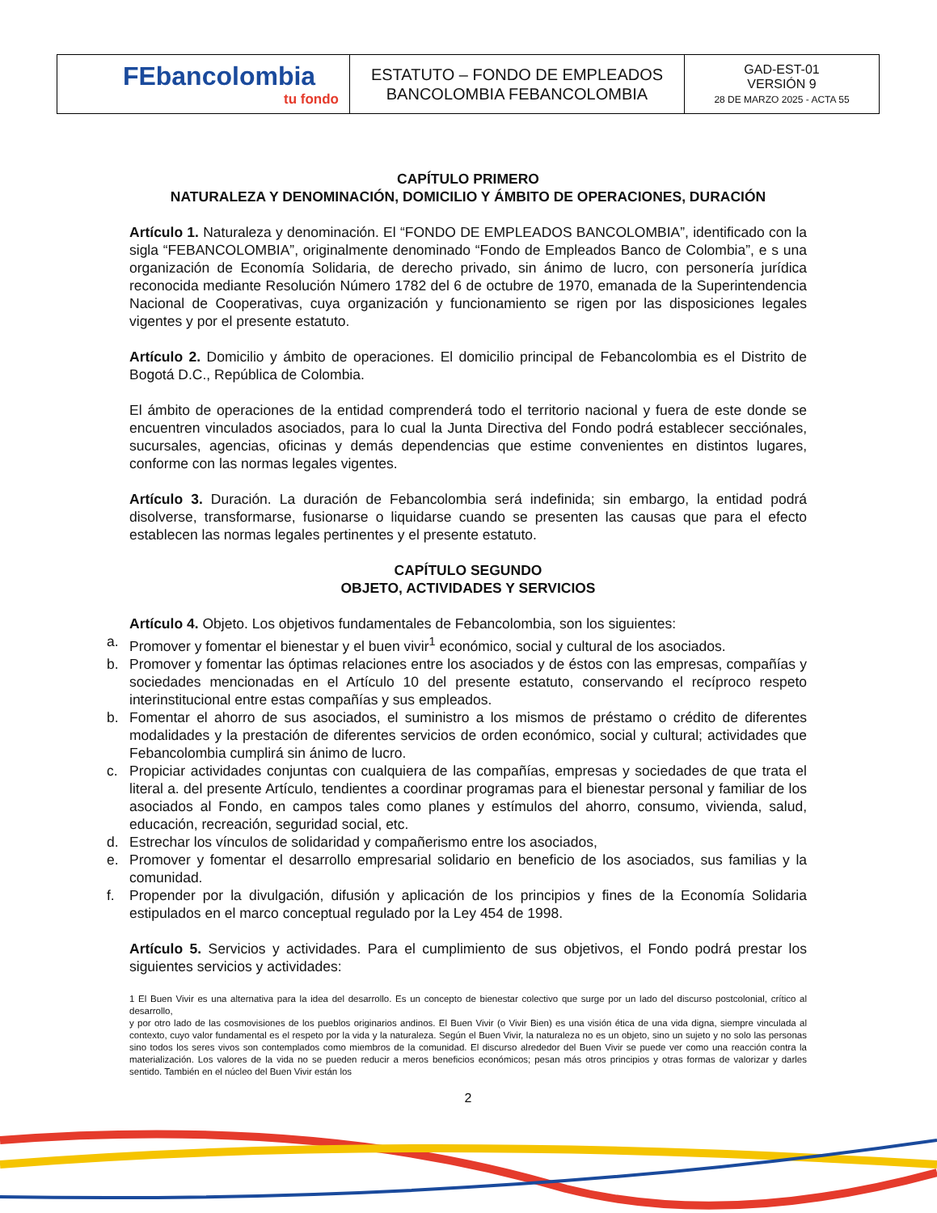| FEbancolombia tu fondo | ESTATUTO – FONDO DE EMPLEADOS BANCOLOMBIA FEBANCOLOMBIA | GAD-EST-01 VERSIÓN 9 28 DE MARZO 2025 - ACTA 55 |
CAPÍTULO PRIMERO
NATURALEZA Y DENOMINACIÓN, DOMICILIO Y ÁMBITO DE OPERACIONES, DURACIÓN
Artículo 1. Naturaleza y denominación. El “FONDO DE EMPLEADOS BANCOLOMBIA”, identificado con la sigla “FEBANCOLOMBIA”, originalmente denominado “Fondo de Empleados Banco de Colombia”, e s una organización de Economía Solidaria, de derecho privado, sin ánimo de lucro, con personería jurídica reconocida mediante Resolución Número 1782 del 6 de octubre de 1970, emanada de la Superintendencia Nacional de Cooperativas, cuya organización y funcionamiento se rigen por las disposiciones legales vigentes y por el presente estatuto.
Artículo 2. Domicilio y ámbito de operaciones. El domicilio principal de Febancolombia es el Distrito de Bogotá D.C., República de Colombia.
El ámbito de operaciones de la entidad comprenderá todo el territorio nacional y fuera de este donde se encuentren vinculados asociados, para lo cual la Junta Directiva del Fondo podrá establecer secciónales, sucursales, agencias, oficinas y demás dependencias que estime convenientes en distintos lugares, conforme con las normas legales vigentes.
Artículo 3. Duración. La duración de Febancolombia será indefinida; sin embargo, la entidad podrá disolverse, transformarse, fusionarse o liquidarse cuando se presenten las causas que para el efecto establecen las normas legales pertinentes y el presente estatuto.
CAPÍTULO SEGUNDO
OBJETO, ACTIVIDADES Y SERVICIOS
Artículo 4. Objeto. Los objetivos fundamentales de Febancolombia, son los siguientes:
a. Promover y fomentar el bienestar y el buen vivir<sup>1</sup> económico, social y cultural de los asociados.
b. Promover y fomentar las óptimas relaciones entre los asociados y de éstos con las empresas, compañías y sociedades mencionadas en el Artículo 10 del presente estatuto, conservando el recíproco respeto interinstitucional entre estas compañías y sus empleados.
b. Fomentar el ahorro de sus asociados, el suministro a los mismos de préstamo o crédito de diferentes modalidades y la prestación de diferentes servicios de orden económico, social y cultural; actividades que Febancolombia cumplirá sin ánimo de lucro.
c. Propiciar actividades conjuntas con cualquiera de las compañías, empresas y sociedades de que trata el literal a. del presente Artículo, tendientes a coordinar programas para el bienestar personal y familiar de los asociados al Fondo, en campos tales como planes y estímulos del ahorro, consumo, vivienda, salud, educación, recreación, seguridad social, etc.
d. Estrechar los vínculos de solidaridad y compañerismo entre los asociados,
e. Promover y fomentar el desarrollo empresarial solidario en beneficio de los asociados, sus familias y la comunidad.
f. Propender por la divulgación, difusión y aplicación de los principios y fines de la Economía Solidaria estipulados en el marco conceptual regulado por la Ley 454 de 1998.
Artículo 5. Servicios y actividades. Para el cumplimiento de sus objetivos, el Fondo podrá prestar los siguientes servicios y actividades:
1 El Buen Vivir es una alternativa para la idea del desarrollo. Es un concepto de bienestar colectivo que surge por un lado del discurso postcolonial, crítico al desarrollo,
y por otro lado de las cosmovisiones de los pueblos originarios andinos. El Buen Vivir (o Vivir Bien) es una visión ética de una vida digna, siempre vinculada al contexto, cuyo valor fundamental es el respeto por la vida y la naturaleza. Según el Buen Vivir, la naturaleza no es un objeto, sino un sujeto y no solo las personas sino todos los seres vivos son contemplados como miembros de la comunidad. El discurso alrededor del Buen Vivir se puede ver como una reacción contra la materialización. Los valores de la vida no se pueden reducir a meros beneficios económicos; pesan más otros principios y otras formas de valorizar y darles sentido. También en el núcleo del Buen Vivir están los
2